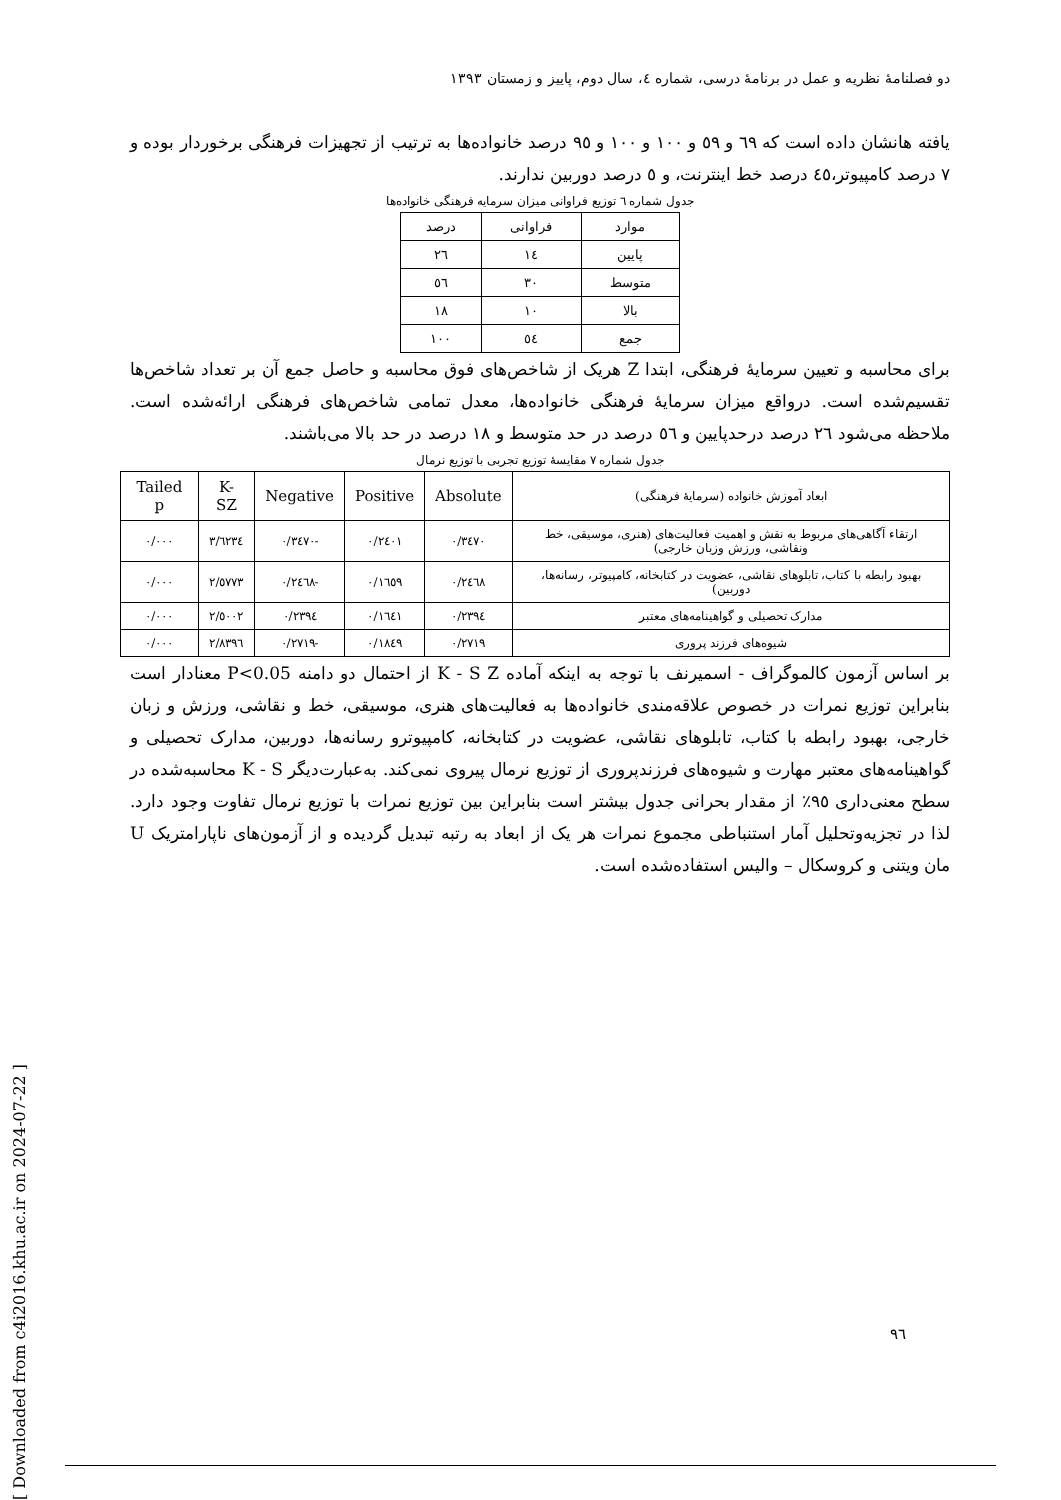دو فصلنامهٔ نظریه و عمل در برنامهٔ درسی، شماره ٤، سال دوم، پاییز و زمستان ١٣٩٣
یافته هانشان داده است که ٦٩ و ٥٩ و ١٠٠ و ١٠٠ و ٩٥ درصد خانواده‌ها به ترتیب از تجهیزات فرهنگی برخوردار بوده و ٧ درصد کامپیوتر،٤٥ درصد خط اینترنت، و ٥ درصد دوربین ندارند.
جدول شماره ٦ توزیع فراوانی میزان سرمایه فرهنگی خانواده‌ها
| موارد | فراوانی | درصد |
| --- | --- | --- |
| پایین | ١٤ | ٢٦ |
| متوسط | ٣٠ | ٥٦ |
| بالا | ١٠ | ١٨ |
| جمع | ٥٤ | ١٠٠ |
برای محاسبه و تعیین سرمایهٔ فرهنگی، ابتدا Z هریک از شاخص‌های فوق محاسبه و حاصل جمع آن بر تعداد شاخص‌ها تقسیم‌شده است. درواقع میزان سرمایهٔ فرهنگی خانواده‌ها، معدل تمامی شاخص‌های فرهنگی ارائه‌شده است. ملاحظه می‌شود ٢٦ درصد درحدپایین و ٥٦ درصد در حد متوسط و ١٨ درصد در حد بالا می‌باشند.
جدول شماره ٧ مقایسهٔ توزیع تجربی با توزیع نرمال
| ابعاد آموزش خانواده (سرمایهٔ فرهنگی) | Absolute | Positive | Negative | K-SZ | Tailed p |
| --- | --- | --- | --- | --- | --- |
| ارتقاء آگاهی‌های مربوط به نقش و اهمیت فعالیت‌های (هنری، موسیقی، خط ونقاشی، ورزش وزبان خارجی) | ٠/٣٤٧٠ | ٠/٢٤٠١ | -٠/٣٤٧٠ | ٣/٦٢٣٤ | ٠/٠٠٠ |
| بهبود رابطه با کتاب، تابلوهای نقاشی، عضویت در کتابخانه، کامپیوتر، رسانه‌ها، دوربین) | ٠/٢٤٦٨ | ٠/١٦٥٩ | -٠/٢٤٦٨ | ٢/٥٧٧٣ | ٠/٠٠٠ |
| مدارک تحصیلی و گواهینامه‌های معتبر | ٠/٢٣٩٤ | ٠/١٦٤١ | ٠/٢٣٩٤ | ٢/٥٠٠٢ | ٠/٠٠٠ |
| شیوه‌های فرزند پروری | ٠/٢٧١٩ | ٠/١٨٤٩ | -٠/٢٧١٩ | ٢/٨٣٩٦ | ٠/٠٠٠ |
بر اساس آزمون کالموگراف - اسمیرنف با توجه به اینکه آماده K - S Z از احتمال دو دامنه P<0.05 معنادار است بنابراین توزیع نمرات در خصوص علاقه‌مندی خانواده‌ها به فعالیت‌های هنری، موسیقی، خط و نقاشی، ورزش و زبان خارجی، بهبود رابطه با کتاب، تابلوهای نقاشی، عضویت در کتابخانه، کامپیوترو رسانه‌ها، دوربین، مدارک تحصیلی و گواهینامه‌های معتبر مهارت و شیوه‌های فرزندپروری از توزیع نرمال پیروی نمی‌کند. به‌عبارت‌دیگر K - S محاسبه‌شده در سطح معنی‌داری ٩٥٪ از مقدار بحرانی جدول بیشتر است بنابراین بین توزیع نمرات با توزیع نرمال تفاوت وجود دارد. لذا در تجزیه‌وتحلیل آمار استنباطی مجموع نمرات هر یک از ابعاد به رتبه تبدیل گردیده و از آزمون‌های ناپارامتریک U مان ویتنی و کروسکال – والیس استفاده‌شده است.
[ Downloaded from c4i2016.khu.ac.ir on 2024-07-22 ]
٩٦